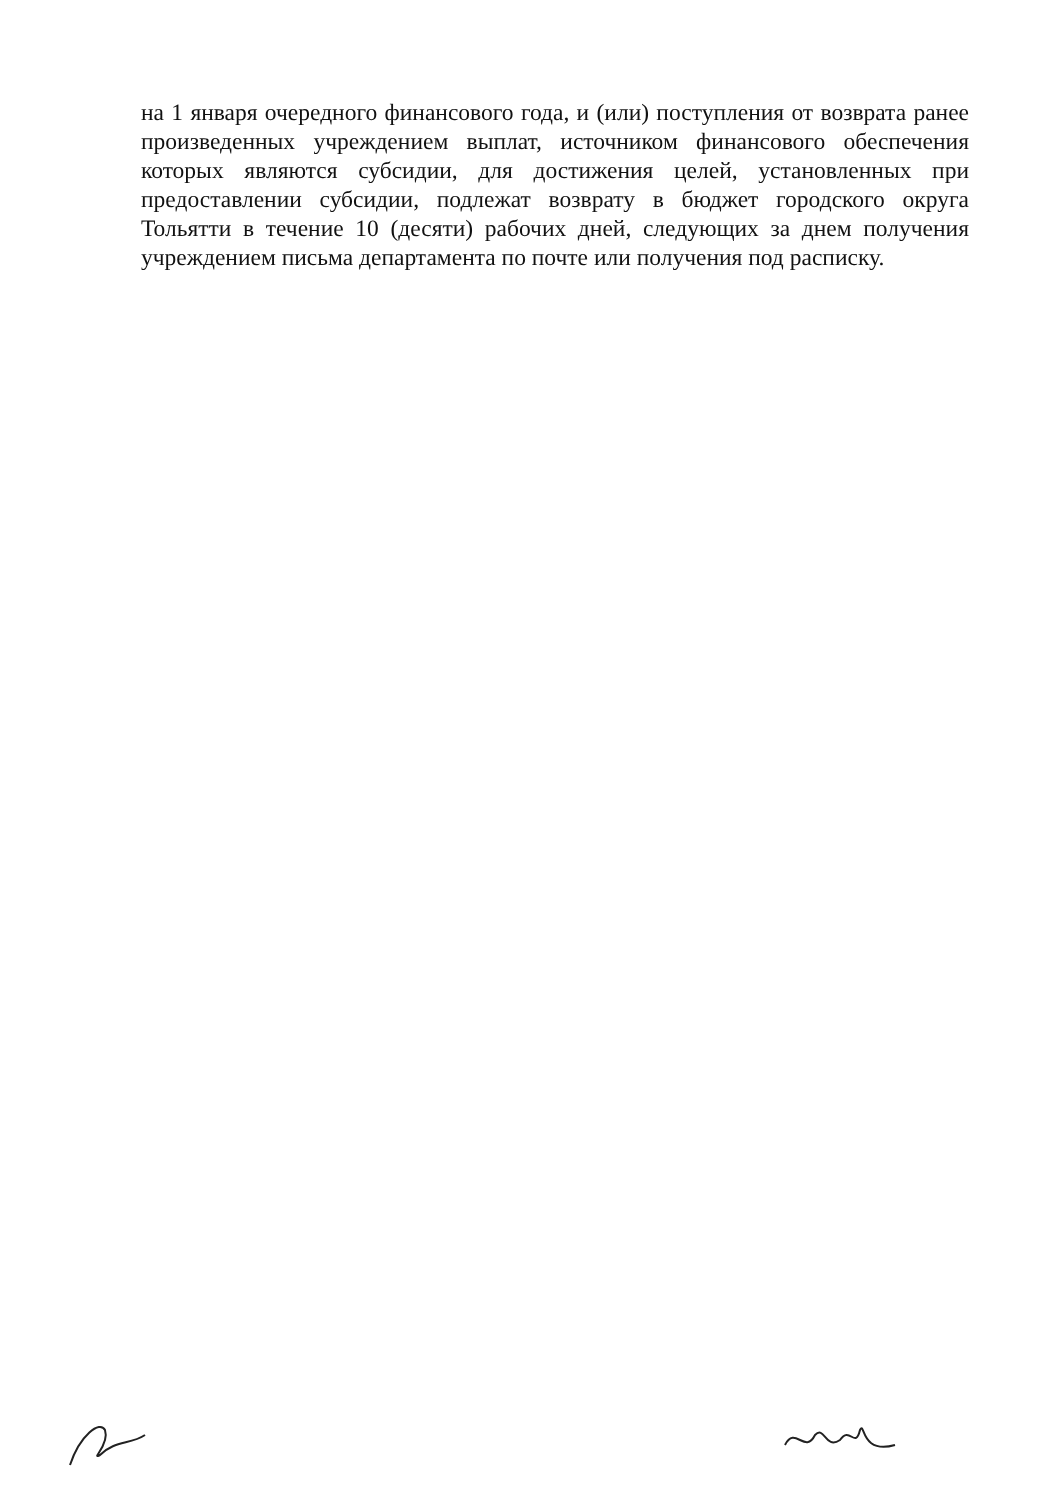на 1 января очередного финансового года, и (или) поступления от возврата ранее произведенных учреждением выплат, источником финансового обеспечения которых являются субсидии, для достижения целей, установленных при предоставлении субсидии, подлежат возврату в бюджет городского округа Тольятти в течение 10 (десяти) рабочих дней, следующих за днем получения учреждением письма департамента по почте или получения под расписку.